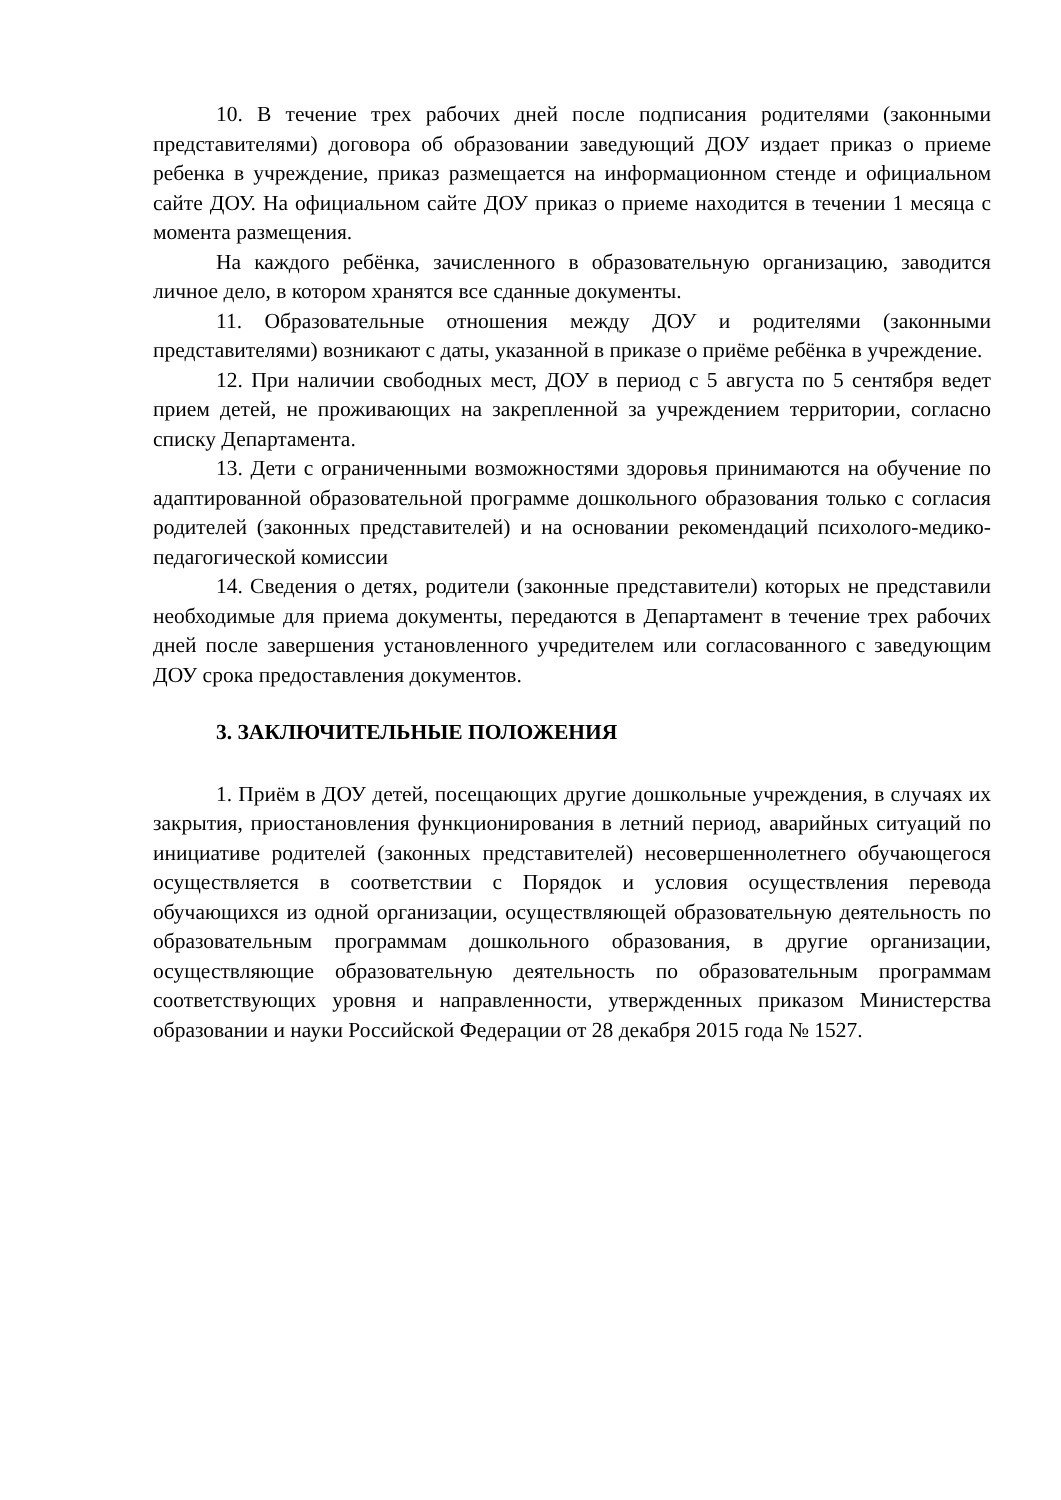10. В течение трех рабочих дней после подписания родителями (законными представителями) договора об образовании заведующий ДОУ издает приказ о приеме ребенка в учреждение, приказ размещается на информационном стенде и официальном сайте ДОУ. На официальном сайте ДОУ приказ о приеме находится в течении 1 месяца с момента размещения.
На каждого ребёнка, зачисленного в образовательную организацию, заводится личное дело, в котором хранятся все сданные документы.
11. Образовательные отношения между ДОУ и родителями (законными представителями) возникают с даты, указанной в приказе о приёме ребёнка в учреждение.
12. При наличии свободных мест, ДОУ в период с 5 августа по 5 сентября ведет прием детей, не проживающих на закрепленной за учреждением территории, согласно списку Департамента.
13. Дети с ограниченными возможностями здоровья принимаются на обучение по адаптированной образовательной программе дошкольного образования только с согласия родителей (законных представителей) и на основании рекомендаций психолого-медико-педагогической комиссии
14. Сведения о детях, родители (законные представители) которых не представили необходимые для приема документы, передаются в Департамент в течение трех рабочих дней после завершения установленного учредителем или согласованного с заведующим ДОУ срока предоставления документов.
3. ЗАКЛЮЧИТЕЛЬНЫЕ ПОЛОЖЕНИЯ
1. Приём в ДОУ детей, посещающих другие дошкольные учреждения, в случаях их закрытия, приостановления функционирования в летний период, аварийных ситуаций по инициативе родителей (законных представителей) несовершеннолетнего обучающегося осуществляется в соответствии с Порядок и условия осуществления перевода обучающихся из одной организации, осуществляющей образовательную деятельность по образовательным программам дошкольного образования, в другие организации, осуществляющие образовательную деятельность по образовательным программам соответствующих уровня и направленности, утвержденных приказом Министерства образовании и науки Российской Федерации от 28 декабря 2015 года № 1527.